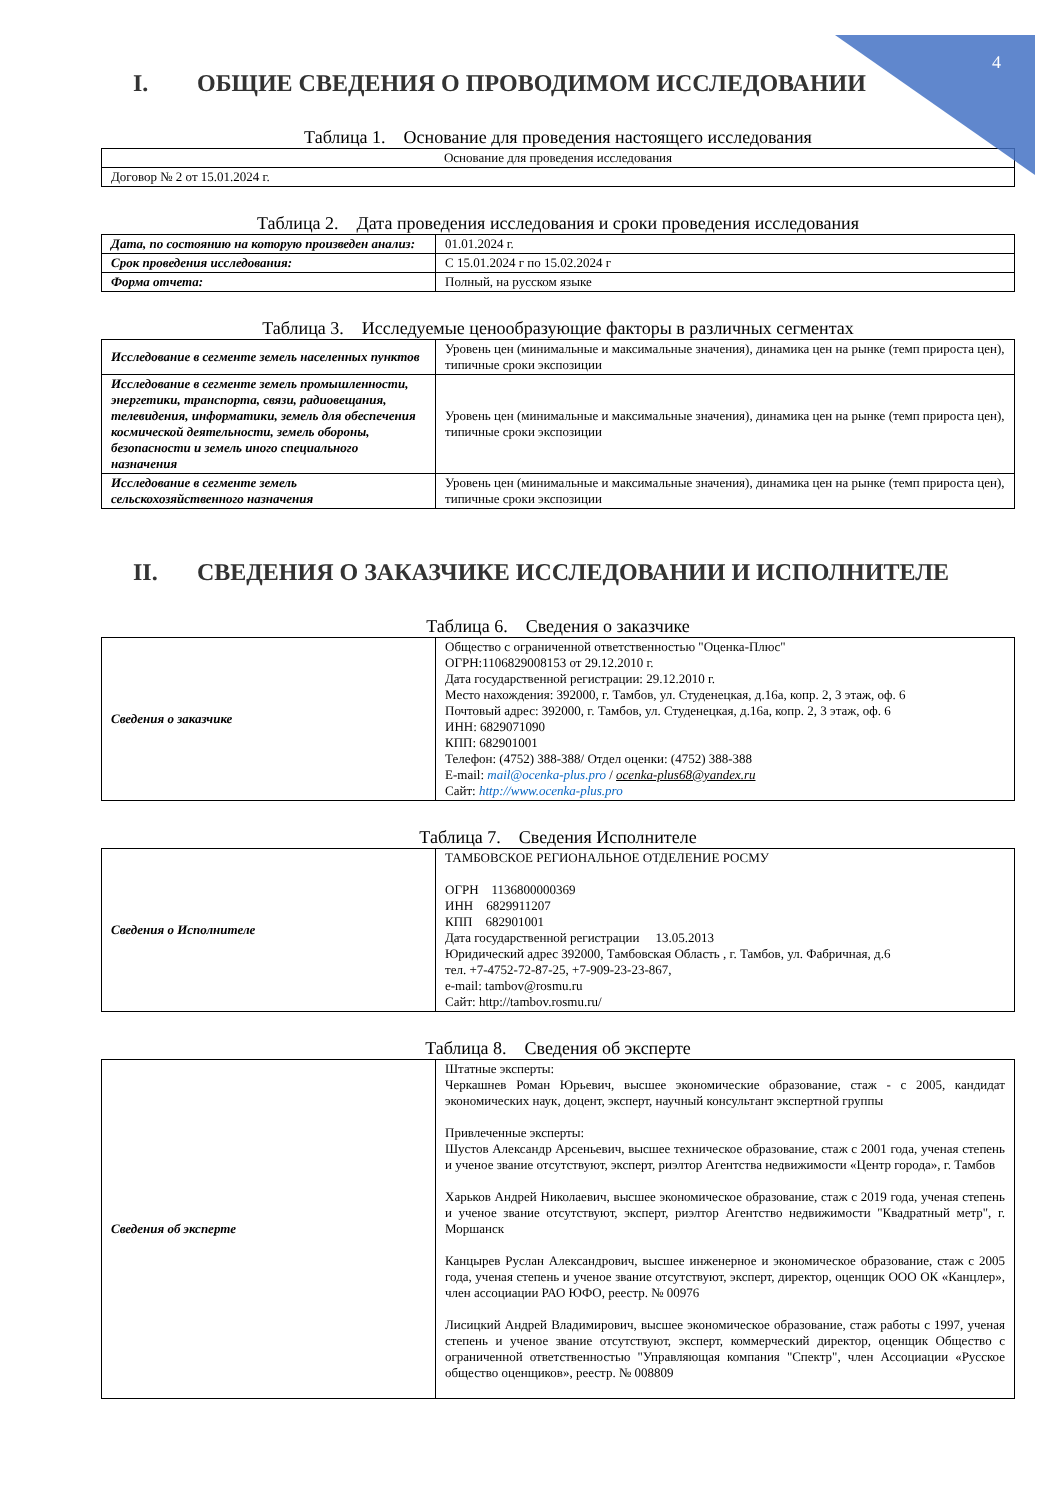4
I. ОБЩИЕ СВЕДЕНИЯ О ПРОВОДИМОМ ИССЛЕДОВАНИИ
Таблица 1. Основание для проведения настоящего исследования
| Основание для проведения исследования |
| Договор № 2 от 15.01.2024 г. |
Таблица 2. Дата проведения исследования и сроки проведения исследования
| Дата, по состоянию на которую произведен анализ: | 01.01.2024 г. |
| Срок проведения исследования: | С 15.01.2024 г по 15.02.2024 г |
| Форма отчета: | Полный, на русском языке |
Таблица 3. Исследуемые ценообразующие факторы в различных сегментах
| Исследование в сегменте земель населенных пунктов | Уровень цен (минимальные и максимальные значения), динамика цен на рынке (темп прироста цен), типичные сроки экспозиции |
| Исследование в сегменте земель промышленности, энергетики, транспорта, связи, радиовещания, телевидения, информатики, земель для обеспечения космической деятельности, земель обороны, безопасности и земель иного специального назначения | Уровень цен (минимальные и максимальные значения), динамика цен на рынке (темп прироста цен), типичные сроки экспозиции |
| Исследование в сегменте земель сельскохозяйственного назначения | Уровень цен (минимальные и максимальные значения), динамика цен на рынке (темп прироста цен), типичные сроки экспозиции |
II. СВЕДЕНИЯ О ЗАКАЗЧИКЕ ИССЛЕДОВАНИИ И ИСПОЛНИТЕЛЕ
Таблица 6. Сведения о заказчике
| Сведения о заказчике | Общество с ограниченной ответственностью "Оценка-Плюс" ОГРН:1106829008153 от 29.12.2010 г. Дата государственной регистрации: 29.12.2010 г. Место нахождения: 392000, г. Тамбов, ул. Студенецкая, д.16а, копр. 2, 3 этаж, оф. 6 Почтовый адрес: 392000, г. Тамбов, ул. Студенецкая, д.16а, копр. 2, 3 этаж, оф. 6 ИНН: 6829071090 КПП: 682901001 Телефон: (4752) 388-388/ Отдел оценки: (4752) 388-388 E-mail: mail@ocenka-plus.pro / ocenka-plus68@yandex.ru Сайт: http://www.ocenka-plus.pro |
Таблица 7. Сведения Исполнителе
| Сведения о Исполнителе | ТАМБОВСКОЕ РЕГИОНАЛЬНОЕ ОТДЕЛЕНИЕ РОСМУ ОГРН 1136800000369 ИНН 6829911207 КПП 682901001 Дата государственной регистрации 13.05.2013 Юридический адрес 392000, Тамбовская Область , г. Тамбов, ул. Фабричная, д.6 тел. +7-4752-72-87-25, +7-909-23-23-867, e-mail: tambov@rosmu.ru Сайт: http://tambov.rosmu.ru/ |
Таблица 8. Сведения об эксперте
| Сведения об эксперте | Штатные эксперты: Черкашнев Роман Юрьевич, высшее экономические образование, стаж - с 2005, кандидат экономических наук, доцент, эксперт, научный консультант экспертной группы Привлеченные эксперты: Шустов Александр Арсеньевич, высшее техническое образование, стаж с 2001 года, ученая степень и ученое звание отсутствуют, эксперт, риэлтор Агентства недвижимости «Центр города», г. Тамбов Харьков Андрей Николаевич, высшее экономическое образование, стаж с 2019 года, ученая степень и ученое звание отсутствуют, эксперт, риэлтор Агентство недвижимости "Квадратный метр", г. Моршанск Канцырев Руслан Александрович, высшее инженерное и экономическое образование, стаж с 2005 года, ученая степень и ученое звание отсутствуют, эксперт, директор, оценщик ООО ОК «Канцлер», член ассоциации РАО ЮФО, реестр. № 00976 Лисицкий Андрей Владимирович, высшее экономическое образование, стаж работы с 1997, ученая степень и ученое звание отсутствуют, эксперт, коммерческий директор, оценщик Общество с ограниченной ответственностью "Управляющая компания "Спектр", член Ассоциации «Русское общество оценщиков», реестр. № 008809 |